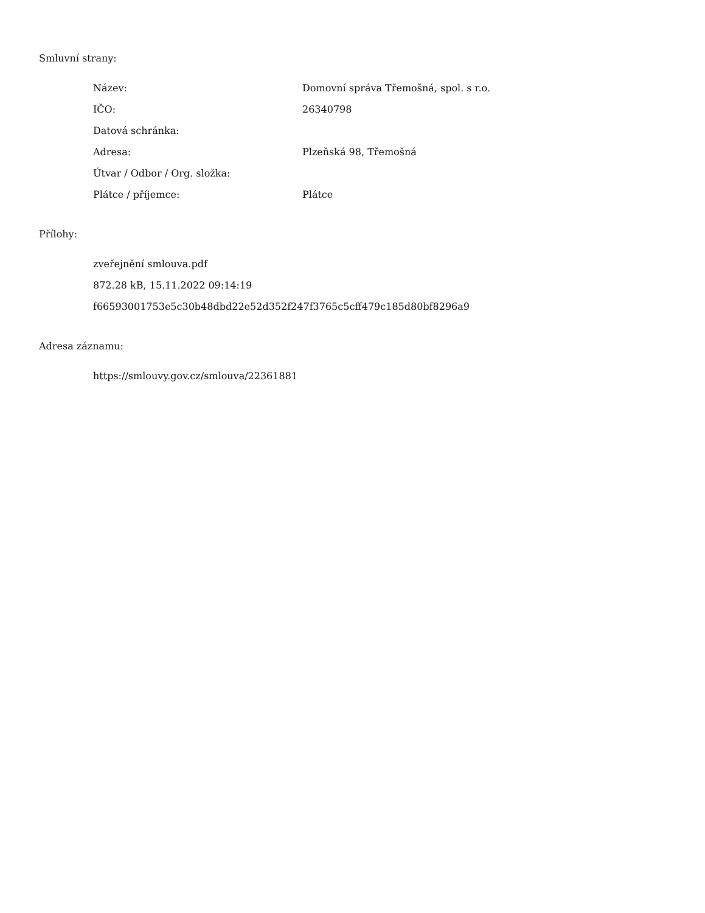Smluvní strany:
| Název: | Domovní správa Třemošná, spol. s r.o. |
| IČO: | 26340798 |
| Datová schránka: | |
| Adresa: | Plzeňská 98, Třemošná |
| Útvar / Odbor / Org. složka: | |
| Plátce / příjemce: | Plátce |
Přílohy:
zveřejnění smlouva.pdf
872.28 kB, 15.11.2022 09:14:19
f66593001753e5c30b48dbd22e52d352f247f3765c5cff479c185d80bf8296a9
Adresa záznamu:
https://smlouvy.gov.cz/smlouva/22361881